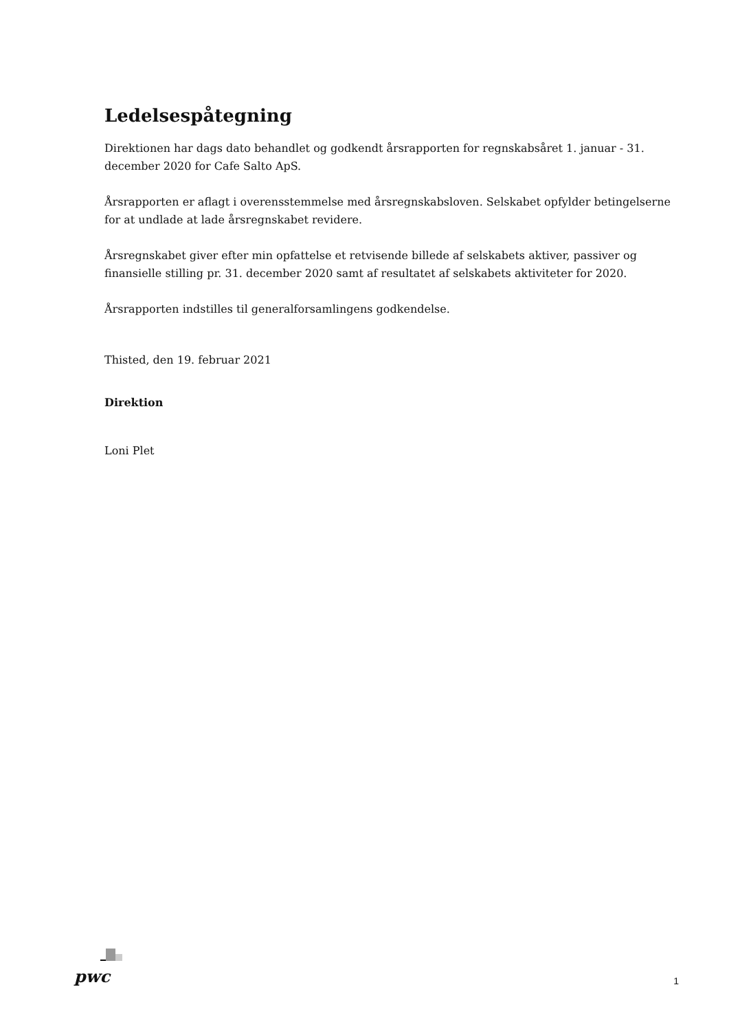Ledelsespåtegning
Direktionen har dags dato behandlet og godkendt årsrapporten for regnskabsåret 1. januar - 31. december 2020 for Cafe Salto ApS.
Årsrapporten er aflagt i overensstemmelse med årsregnskabsloven. Selskabet opfylder betingelserne for at undlade at lade årsregnskabet revidere.
Årsregnskabet giver efter min opfattelse et retvisende billede af selskabets aktiver, passiver og finansielle stilling pr. 31. december 2020 samt af resultatet af selskabets aktiviteter for 2020.
Årsrapporten indstilles til generalforsamlingens godkendelse.
Thisted, den 19. februar 2021
Direktion
Loni Plet
pwc
1